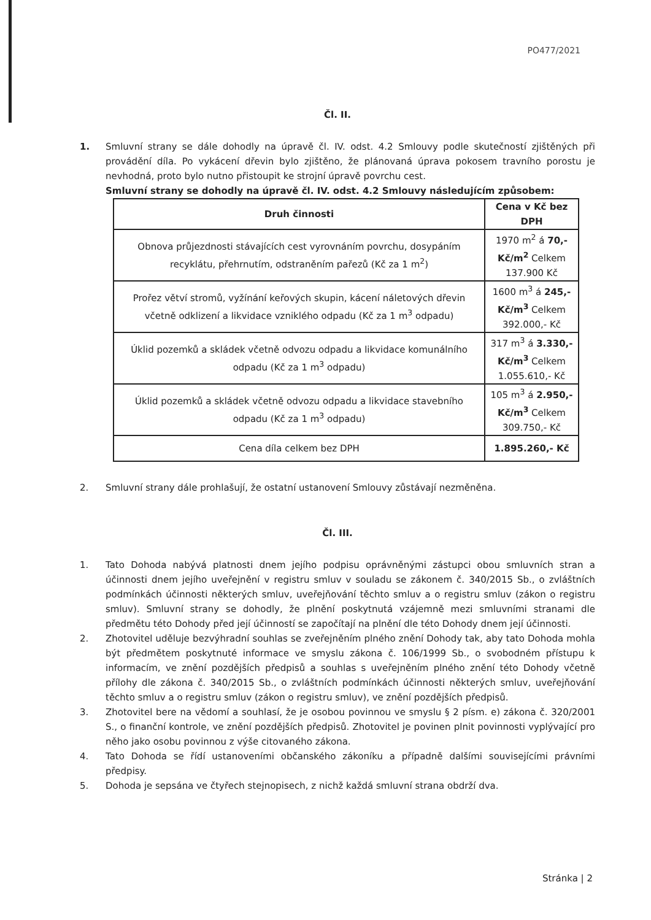PO477/2021
Čl. II.
1. Smluvní strany se dále dohodly na úpravě čl. IV. odst. 4.2 Smlouvy podle skutečností zjištěných při provádění díla. Po vykácení dřevin bylo zjištěno, že plánovaná úprava pokosem travního porostu je nevhodná, proto bylo nutno přistoupit ke strojní úpravě povrchu cest.
Smluvní strany se dohodly na úpravě čl. IV. odst. 4.2 Smlouvy následujícím způsobem:
| Druh činnosti | Cena v Kč bez DPH |
| --- | --- |
| Obnova průjezdnosti stávajících cest vyrovnáním povrchu, dosypáním recyklátu, přehrnutím, odstraněním pařezů (Kč za 1 m<sup>2</sup>) | 1970 m<sup>2</sup> á 70,- Kč/m<sup>2</sup> Celkem 137.900 Kč |
| Prořez větví stromů, vyžínání keřových skupin, kácení náletových dřevin včetně odklizení a likvidace vzniklého odpadu (Kč za 1 m<sup>3</sup> odpadu) | 1600 m<sup>3</sup> á 245,- Kč/m<sup>3</sup> Celkem 392.000,- Kč |
| Úklid pozemků a skládek včetně odvozu odpadu a likvidace komunálního odpadu (Kč za 1 m<sup>3</sup> odpadu) | 317 m<sup>3</sup> á 3.330,- Kč/m<sup>3</sup> Celkem 1.055.610,- Kč |
| Úklid pozemků a skládek včetně odvozu odpadu a likvidace stavebního odpadu (Kč za 1 m<sup>3</sup> odpadu) | 105 m<sup>3</sup> á 2.950,- Kč/m<sup>3</sup> Celkem 309.750,- Kč |
| Cena díla celkem bez DPH | 1.895.260,- Kč |
2. Smluvní strany dále prohlašují, že ostatní ustanovení Smlouvy zůstávají nezměněna.
Čl. III.
1. Tato Dohoda nabývá platnosti dnem jejího podpisu oprávněnými zástupci obou smluvních stran a účinnosti dnem jejího uveřejnění v registru smluv v souladu se zákonem č. 340/2015 Sb., o zvláštních podmínkách účinnosti některých smluv, uveřejňování těchto smluv a o registru smluv (zákon o registru smluv). Smluvní strany se dohodly, že plnění poskytnutá vzájemně mezi smluvními stranami dle předmětu této Dohody před její účinností se započítají na plnění dle této Dohody dnem její účinnosti.
2. Zhotovitel uděluje bezvýhradní souhlas se zveřejněním plného znění Dohody tak, aby tato Dohoda mohla být předmětem poskytnuté informace ve smyslu zákona č. 106/1999 Sb., o svobodném přístupu k informacím, ve znění pozdějších předpisů a souhlas s uveřejněním plného znění této Dohody včetně přílohy dle zákona č. 340/2015 Sb., o zvláštních podmínkách účinnosti některých smluv, uveřejňování těchto smluv a o registru smluv (zákon o registru smluv), ve znění pozdějších předpisů.
3. Zhotovitel bere na vědomí a souhlasí, že je osobou povinnou ve smyslu § 2 písm. e) zákona č. 320/2001 S., o finanční kontrole, ve znění pozdějších předpisů. Zhotovitel je povinen plnit povinnosti vyplývající pro něho jako osobu povinnou z výše citovaného zákona.
4. Tato Dohoda se řídí ustanoveními občanského zákoníku a případně dalšími souvisejícími právními předpisy.
5. Dohoda je sepsána ve čtyřech stejnopisech, z nichž každá smluvní strana obdrží dva.
Stránka | 2